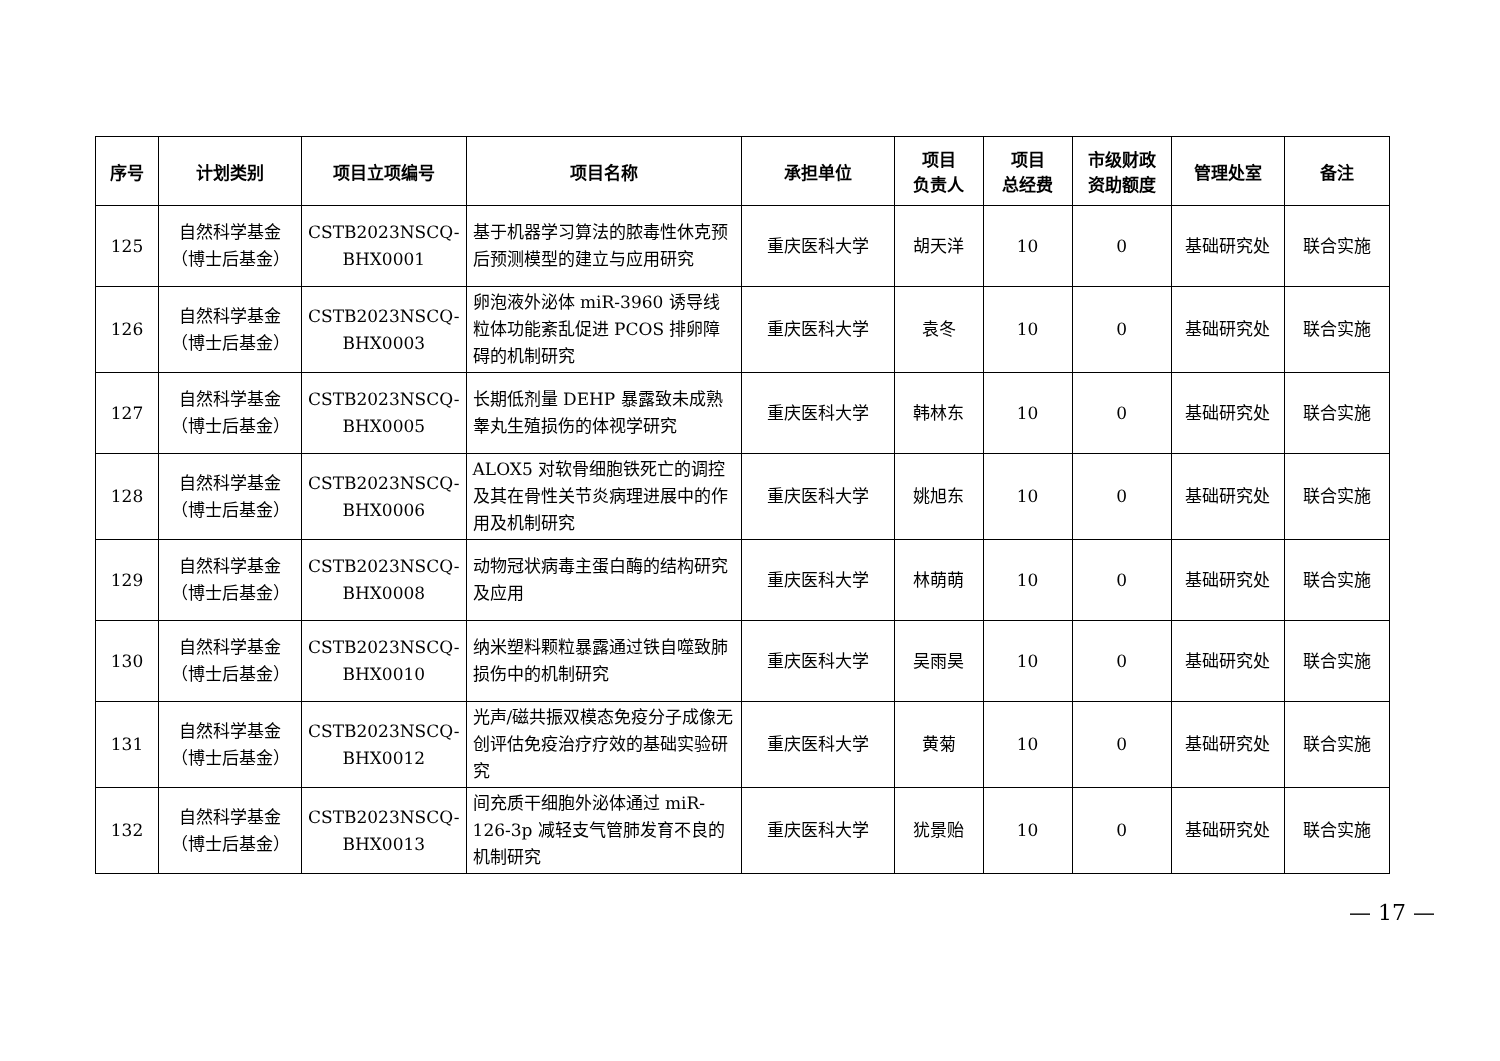| 序号 | 计划类别 | 项目立项编号 | 项目名称 | 承担单位 | 项目 负责人 | 项目 总经费 | 市级财政 资助额度 | 管理处室 | 备注 |
| --- | --- | --- | --- | --- | --- | --- | --- | --- | --- |
| 125 | 自然科学基金 （博士后基金） | CSTB2023NSCQ- BHX0001 | 基于机器学习算法的脓毒性休克预后预测模型的建立与应用研究 | 重庆医科大学 | 胡天洋 | 10 | 0 | 基础研究处 | 联合实施 |
| 126 | 自然科学基金 （博士后基金） | CSTB2023NSCQ- BHX0003 | 卵泡液外泌体 miR-3960 诱导线粒体功能紊乱促进 PCOS 排卵障碍的机制研究 | 重庆医科大学 | 袁冬 | 10 | 0 | 基础研究处 | 联合实施 |
| 127 | 自然科学基金 （博士后基金） | CSTB2023NSCQ- BHX0005 | 长期低剂量 DEHP 暴露致未成熟睾丸生殖损伤的体视学研究 | 重庆医科大学 | 韩林东 | 10 | 0 | 基础研究处 | 联合实施 |
| 128 | 自然科学基金 （博士后基金） | CSTB2023NSCQ- BHX0006 | ALOX5 对软骨细胞铁死亡的调控及其在骨性关节炎病理进展中的作用及机制研究 | 重庆医科大学 | 姚旭东 | 10 | 0 | 基础研究处 | 联合实施 |
| 129 | 自然科学基金 （博士后基金） | CSTB2023NSCQ- BHX0008 | 动物冠状病毒主蛋白酶的结构研究及应用 | 重庆医科大学 | 林萌萌 | 10 | 0 | 基础研究处 | 联合实施 |
| 130 | 自然科学基金 （博士后基金） | CSTB2023NSCQ- BHX0010 | 纳米塑料颗粒暴露通过铁自噬致肺损伤中的机制研究 | 重庆医科大学 | 吴雨昊 | 10 | 0 | 基础研究处 | 联合实施 |
| 131 | 自然科学基金 （博士后基金） | CSTB2023NSCQ- BHX0012 | 光声/磁共振双模态免疫分子成像无创评估免疫治疗疗效的基础实验研究 | 重庆医科大学 | 黄菊 | 10 | 0 | 基础研究处 | 联合实施 |
| 132 | 自然科学基金 （博士后基金） | CSTB2023NSCQ- BHX0013 | 间充质干细胞外泌体通过 miR-126-3p 减轻支气管肺发育不良的机制研究 | 重庆医科大学 | 犹景贻 | 10 | 0 | 基础研究处 | 联合实施 |
— 17 —